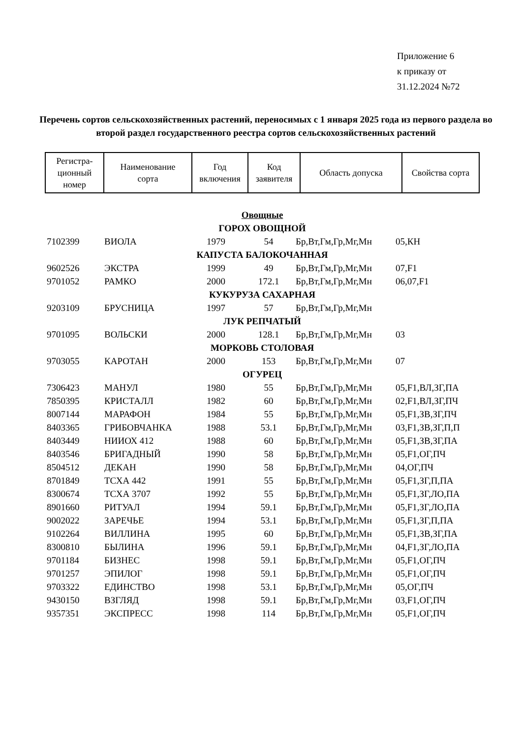Приложение 6
к приказу от
31.12.2024 №72
Перечень сортов сельскохозяйственных растений, переносимых с 1 января 2025 года из первого раздела во второй раздел государственного реестра сортов сельскохозяйственных растений
| Регистра- ционный номер | Наименование сорта | Год включения | Код заявителя | Область допуска | Свойства сорта |
| --- | --- | --- | --- | --- | --- |
| Овощные | | | | | |
| ГОРОХ ОВОЩНОЙ | | | | | |
| 7102399 | ВИОЛА | 1979 | 54 | Бр,Вт,Гм,Гр,Мг,Мн | 05,КН |
| КАПУСТА БАЛОКОЧАННАЯ | | | | | |
| 9602526 | ЭКСТРА | 1999 | 49 | Бр,Вт,Гм,Гр,Мг,Мн | 07,F1 |
| 9701052 | РАМКО | 2000 | 172.1 | Бр,Вт,Гм,Гр,Мг,Мн | 06,07,F1 |
| КУКУРУЗА САХАРНАЯ | | | | | |
| 9203109 | БРУСНИЦА | 1997 | 57 | Бр,Вт,Гм,Гр,Мг,Мн | |
| ЛУК РЕПЧАТЫЙ | | | | | |
| 9701095 | ВОЛЬСКИ | 2000 | 128.1 | Бр,Вт,Гм,Гр,Мг,Мн | 03 |
| МОРКОВЬ СТОЛОВАЯ | | | | | |
| 9703055 | КАРОТАН | 2000 | 153 | Бр,Вт,Гм,Гр,Мг,Мн | 07 |
| ОГУРЕЦ | | | | | |
| 7306423 | МАНУЛ | 1980 | 55 | Бр,Вт,Гм,Гр,Мг,Мн | 05,F1,ВЛ,ЗГ,ПА |
| 7850395 | КРИСТАЛЛ | 1982 | 60 | Бр,Вт,Гм,Гр,Мг,Мн | 02,F1,ВЛ,ЗГ,ПЧ |
| 8007144 | МАРАФОН | 1984 | 55 | Бр,Вт,Гм,Гр,Мг,Мн | 05,F1,ЗВ,ЗГ,ПЧ |
| 8403365 | ГРИБОВЧАНКА | 1988 | 53.1 | Бр,Вт,Гм,Гр,Мг,Мн | 03,F1,ЗВ,ЗГ,П,П |
| 8403449 | НИИОХ 412 | 1988 | 60 | Бр,Вт,Гм,Гр,Мг,Мн | 05,F1,ЗВ,ЗГ,ПА |
| 8403546 | БРИГАДНЫЙ | 1990 | 58 | Бр,Вт,Гм,Гр,Мг,Мн | 05,F1,ОГ,ПЧ |
| 8504512 | ДЕКАН | 1990 | 58 | Бр,Вт,Гм,Гр,Мг,Мн | 04,ОГ,ПЧ |
| 8701849 | ТСХА 442 | 1991 | 55 | Бр,Вт,Гм,Гр,Мг,Мн | 05,F1,ЗГ,П,ПА |
| 8300674 | ТСХА 3707 | 1992 | 55 | Бр,Вт,Гм,Гр,Мг,Мн | 05,F1,ЗГ,ЛО,ПА |
| 8901660 | РИТУАЛ | 1994 | 59.1 | Бр,Вт,Гм,Гр,Мг,Мн | 05,F1,ЗГ,ЛО,ПА |
| 9002022 | ЗАРЕЧЬЕ | 1994 | 53.1 | Бр,Вт,Гм,Гр,Мг,Мн | 05,F1,ЗГ,П,ПА |
| 9102264 | ВИЛЛИНА | 1995 | 60 | Бр,Вт,Гм,Гр,Мг,Мн | 05,F1,ЗВ,ЗГ,ПА |
| 8300810 | БЫЛИНА | 1996 | 59.1 | Бр,Вт,Гм,Гр,Мг,Мн | 04,F1,ЗГ,ЛО,ПА |
| 9701184 | БИЗНЕС | 1998 | 59.1 | Бр,Вт,Гм,Гр,Мг,Мн | 05,F1,ОГ,ПЧ |
| 9701257 | ЭПИЛОГ | 1998 | 59.1 | Бр,Вт,Гм,Гр,Мг,Мн | 05,F1,ОГ,ПЧ |
| 9703322 | ЕДИНСТВО | 1998 | 53.1 | Бр,Вт,Гм,Гр,Мг,Мн | 05,ОГ,ПЧ |
| 9430150 | ВЗГЛЯД | 1998 | 59.1 | Бр,Вт,Гм,Гр,Мг,Мн | 03,F1,ОГ,ПЧ |
| 9357351 | ЭКСПРЕСС | 1998 | 114 | Бр,Вт,Гм,Гр,Мг,Мн | 05,F1,ОГ,ПЧ |